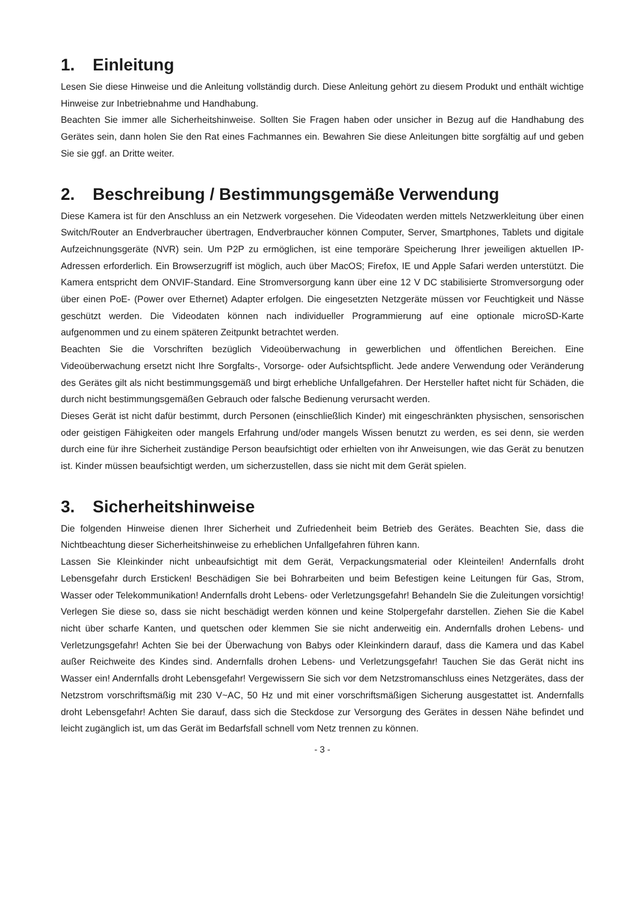1. Einleitung
Lesen Sie diese Hinweise und die Anleitung vollständig durch. Diese Anleitung gehört zu diesem Produkt und enthält wichtige Hinweise zur Inbetriebnahme und Handhabung.
Beachten Sie immer alle Sicherheitshinweise. Sollten Sie Fragen haben oder unsicher in Bezug auf die Handhabung des Gerätes sein, dann holen Sie den Rat eines Fachmannes ein. Bewahren Sie diese Anleitungen bitte sorgfältig auf und geben Sie sie ggf. an Dritte weiter.
2. Beschreibung / Bestimmungsgemäße Verwendung
Diese Kamera ist für den Anschluss an ein Netzwerk vorgesehen. Die Videodaten werden mittels Netzwerkleitung über einen Switch/Router an Endverbraucher übertragen, Endverbraucher können Computer, Server, Smartphones, Tablets und digitale Aufzeichnungsgeräte (NVR) sein. Um P2P zu ermöglichen, ist eine temporäre Speicherung Ihrer jeweiligen aktuellen IP-Adressen erforderlich. Ein Browserzugriff ist möglich, auch über MacOS; Firefox, IE und Apple Safari werden unterstützt. Die Kamera entspricht dem ONVIF-Standard. Eine Stromversorgung kann über eine 12 V DC stabilisierte Stromversorgung oder über einen PoE- (Power over Ethernet) Adapter erfolgen. Die eingesetzten Netzgeräte müssen vor Feuchtigkeit und Nässe geschützt werden. Die Videodaten können nach individueller Programmierung auf eine optionale microSD-Karte aufgenommen und zu einem späteren Zeitpunkt betrachtet werden.
Beachten Sie die Vorschriften bezüglich Videoüberwachung in gewerblichen und öffentlichen Bereichen. Eine Videoüberwachung ersetzt nicht Ihre Sorgfalts-, Vorsorge- oder Aufsichtspflicht. Jede andere Verwendung oder Veränderung des Gerätes gilt als nicht bestimmungsgemäß und birgt erhebliche Unfallgefahren. Der Hersteller haftet nicht für Schäden, die durch nicht bestimmungsgemäßen Gebrauch oder falsche Bedienung verursacht werden.
Dieses Gerät ist nicht dafür bestimmt, durch Personen (einschließlich Kinder) mit eingeschränkten physischen, sensorischen oder geistigen Fähigkeiten oder mangels Erfahrung und/oder mangels Wissen benutzt zu werden, es sei denn, sie werden durch eine für ihre Sicherheit zuständige Person beaufsichtigt oder erhielten von ihr Anweisungen, wie das Gerät zu benutzen ist. Kinder müssen beaufsichtigt werden, um sicherzustellen, dass sie nicht mit dem Gerät spielen.
3. Sicherheitshinweise
Die folgenden Hinweise dienen Ihrer Sicherheit und Zufriedenheit beim Betrieb des Gerätes. Beachten Sie, dass die Nichtbeachtung dieser Sicherheitshinweise zu erheblichen Unfallgefahren führen kann.
Lassen Sie Kleinkinder nicht unbeaufsichtigt mit dem Gerät, Verpackungsmaterial oder Kleinteilen! Andernfalls droht Lebensgefahr durch Ersticken! Beschädigen Sie bei Bohrarbeiten und beim Befestigen keine Leitungen für Gas, Strom, Wasser oder Telekommunikation! Andernfalls droht Lebens- oder Verletzungsgefahr! Behandeln Sie die Zuleitungen vorsichtig! Verlegen Sie diese so, dass sie nicht beschädigt werden können und keine Stolpergefahr darstellen. Ziehen Sie die Kabel nicht über scharfe Kanten, und quetschen oder klemmen Sie sie nicht anderweitig ein. Andernfalls drohen Lebens- und Verletzungsgefahr! Achten Sie bei der Überwachung von Babys oder Kleinkindern darauf, dass die Kamera und das Kabel außer Reichweite des Kindes sind. Andernfalls drohen Lebens- und Verletzungsgefahr! Tauchen Sie das Gerät nicht ins Wasser ein! Andernfalls droht Lebensgefahr! Vergewissern Sie sich vor dem Netzstromanschluss eines Netzgerätes, dass der Netzstrom vorschriftsmäßig mit 230 V~AC, 50 Hz und mit einer vorschriftsmäßigen Sicherung ausgestattet ist. Andernfalls droht Lebensgefahr! Achten Sie darauf, dass sich die Steckdose zur Versorgung des Gerätes in dessen Nähe befindet und leicht zugänglich ist, um das Gerät im Bedarfsfall schnell vom Netz trennen zu können.
- 3 -